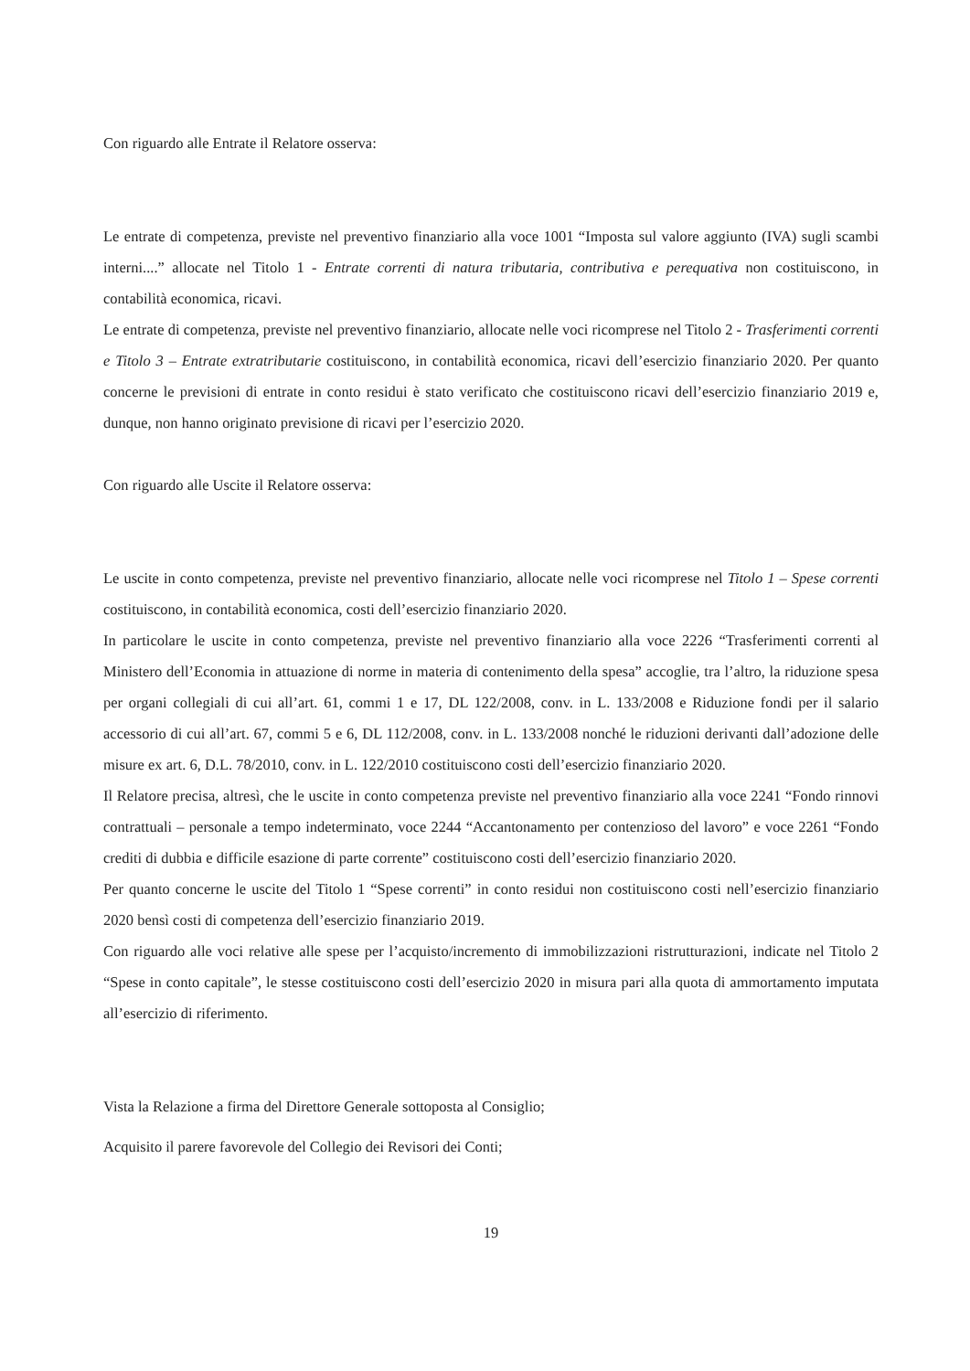Con riguardo alle Entrate il Relatore osserva:
Le entrate di competenza, previste nel preventivo finanziario alla voce 1001 “Imposta sul valore aggiunto (IVA) sugli scambi interni....” allocate nel Titolo 1 - Entrate correnti di natura tributaria, contributiva e perequativa non costituiscono, in contabilità economica, ricavi.
Le entrate di competenza, previste nel preventivo finanziario, allocate nelle voci ricomprese nel Titolo 2 - Trasferimenti correnti e Titolo 3 – Entrate extratributarie costituiscono, in contabilità economica, ricavi dell’esercizio finanziario 2020. Per quanto concerne le previsioni di entrate in conto residui è stato verificato che costituiscono ricavi dell’esercizio finanziario 2019 e, dunque, non hanno originato previsione di ricavi per l’esercizio 2020.
Con riguardo alle Uscite il Relatore osserva:
Le uscite in conto competenza, previste nel preventivo finanziario, allocate nelle voci ricomprese nel Titolo 1 – Spese correnti costituiscono, in contabilità economica, costi dell’esercizio finanziario 2020.
In particolare le uscite in conto competenza, previste nel preventivo finanziario alla voce 2226 “Trasferimenti correnti al Ministero dell’Economia in attuazione di norme in materia di contenimento della spesa” accoglie, tra l’altro, la riduzione spesa per organi collegiali di cui all’art. 61, commi 1 e 17, DL 122/2008, conv. in L. 133/2008 e Riduzione fondi per il salario accessorio di cui all’art. 67, commi 5 e 6, DL 112/2008, conv. in L. 133/2008 nonché le riduzioni derivanti dall’adozione delle misure ex art. 6, D.L. 78/2010, conv. in L. 122/2010 costituiscono costi dell’esercizio finanziario 2020.
Il Relatore precisa, altresì, che le uscite in conto competenza previste nel preventivo finanziario alla voce 2241 “Fondo rinnovi contrattuali – personale a tempo indeterminato, voce 2244 “Accantonamento per contenzioso del lavoro” e voce 2261 “Fondo crediti di dubbia e difficile esazione di parte corrente” costituiscono costi dell’esercizio finanziario 2020.
Per quanto concerne le uscite del Titolo 1 “Spese correnti” in conto residui non costituiscono costi nell’esercizio finanziario 2020 bensì costi di competenza dell’esercizio finanziario 2019.
Con riguardo alle voci relative alle spese per l’acquisto/incremento di immobilizzazioni ristrutturazioni, indicate nel Titolo 2 “Spese in conto capitale”, le stesse costituiscono costi dell’esercizio 2020 in misura pari alla quota di ammortamento imputata all’esercizio di riferimento.
Vista la Relazione a firma del Direttore Generale sottoposta al Consiglio;
Acquisito il parere favorevole del Collegio dei Revisori dei Conti;
19